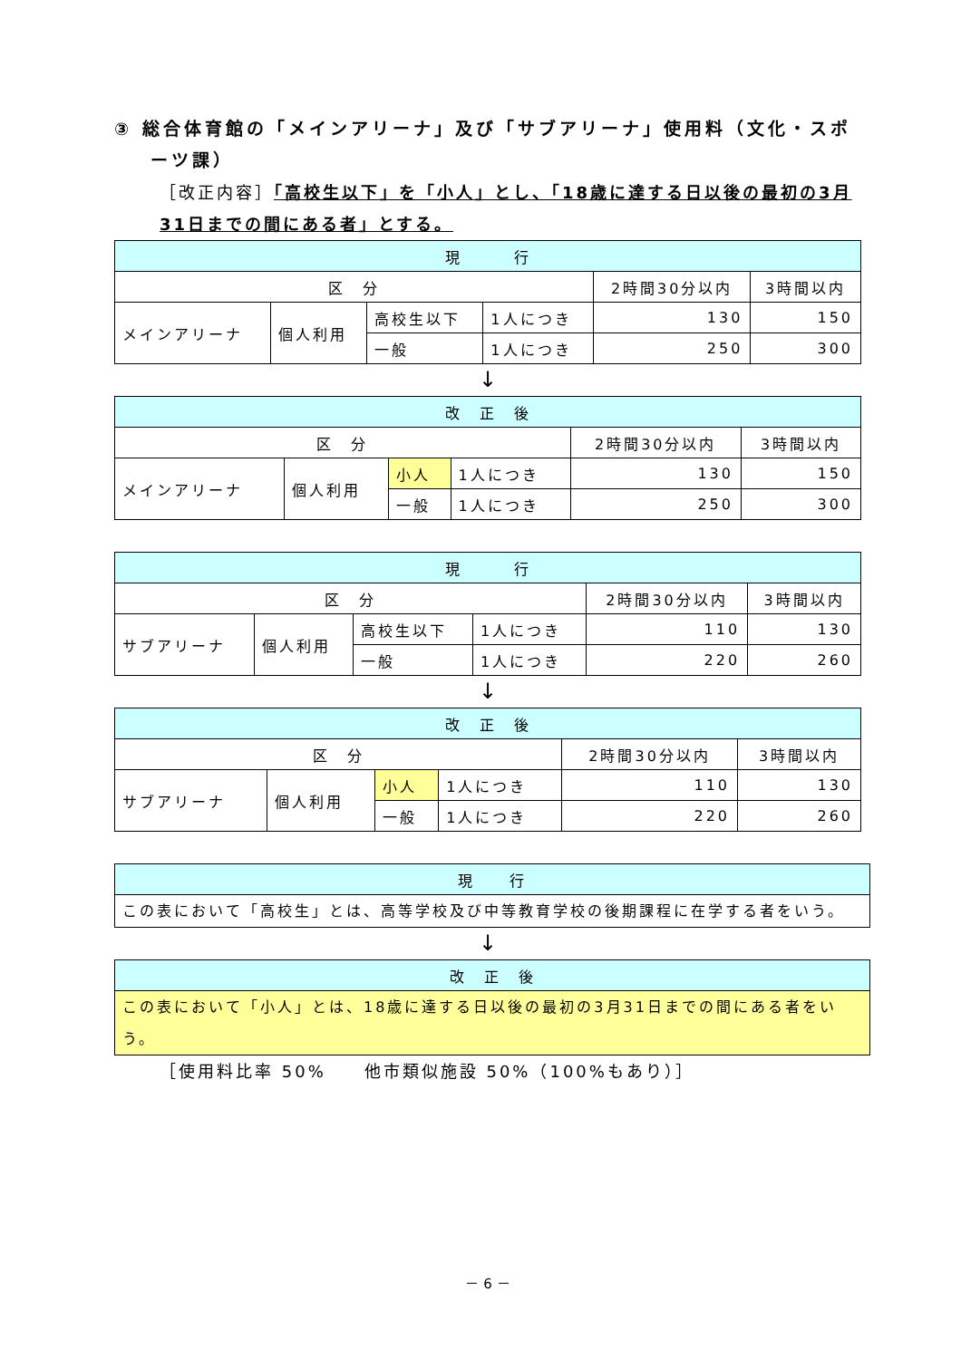③ 総合体育館の「メインアリーナ」及び「サブアリーナ」使用料（文化・スポーツ課）
［改正内容］「高校生以下」を「小人」とし、「18歳に達する日以後の最初の3月31日までの間にある者」とする。
| 現 行 | | | | | |
| --- | --- | --- | --- | --- | --- |
| 区 分 | | | | 2時間30分以内 | 3時間以内 |
| メインアリーナ | 個人利用 | 高校生以下 | 1人につき | 130 | 150 |
| | | 一般 | 1人につき | 250 | 300 |
↓
| 改 正 後 | | | | | |
| --- | --- | --- | --- | --- | --- |
| 区 分 | | | | 2時間30分以内 | 3時間以内 |
| メインアリーナ | 個人利用 | 小人 | 1人につき | 130 | 150 |
| | | 一般 | 1人につき | 250 | 300 |
| 現 行 | | | | | |
| --- | --- | --- | --- | --- | --- |
| 区 分 | | | | 2時間30分以内 | 3時間以内 |
| サブアリーナ | 個人利用 | 高校生以下 | 1人につき | 110 | 130 |
| | | 一般 | 1人につき | 220 | 260 |
↓
| 改 正 後 | | | | | |
| --- | --- | --- | --- | --- | --- |
| 区 分 | | | | 2時間30分以内 | 3時間以内 |
| サブアリーナ | 個人利用 | 小人 | 1人につき | 110 | 130 |
| | | 一般 | 1人につき | 220 | 260 |
| 現 行 |
| --- |
| この表において「高校生」とは、高等学校及び中等教育学校の後期課程に在学する者をいう。 |
↓
| 改 正 後 |
| --- |
| この表において「小人」とは、18歳に達する日以後の最初の3月31日までの間にある者をいう。 |
［使用料比率 50%　　他市類似施設 50%（100%もあり）］
－ 6 －